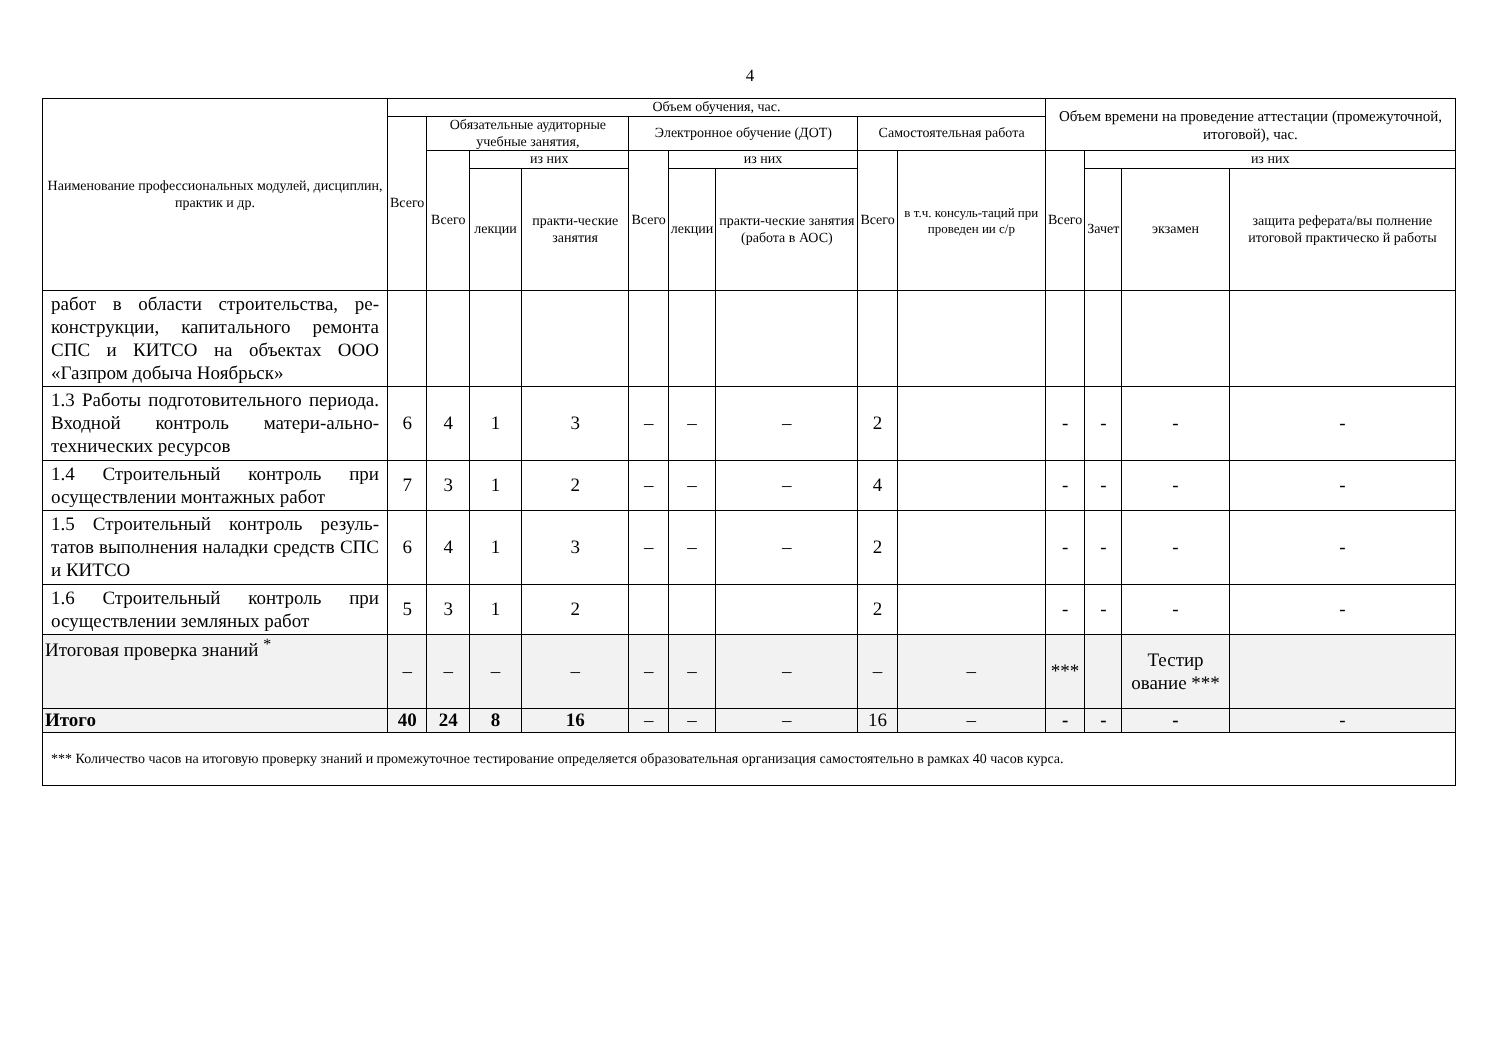4
| Наименование профессиональных модулей, дисциплин, практик и др. | Объем обучения, час. | | | | | | | | | Объем времени на проведение аттестации (промежуточной, итоговой), час. | | | |
| --- | --- | --- | --- | --- | --- | --- | --- | --- | --- | --- | --- | --- | --- |
| | Всего | Обязательные аудиторные учебные занятия, | | | Электронное обучение (ДОТ) | | | Самостоятельная работа | | | | | |
| | | Всего | из них | | Всего | из них | | Всего | в т.ч. консуль-таций при проведен ии с/р | Всего | из них | | |
| | | | лекции | практи-ческие занятия | | лекции | практи-ческие занятия (работа в АОС) | | | | Зачет | экзамен | защита реферата/вы полнение итоговой практическо й работы |
| работ в области строительства, ре-конструкции, капитального ремонта СПС и КИТСО на объектах ООО «Газпром добыча Ноябрьск» | | | | | | | | | | | | | |
| 1.3 Работы подготовительного периода. Входной контроль матери-ально-технических ресурсов | 6 | 4 | 1 | 3 | – | – | – | 2 | | - | - | - | - |
| 1.4 Строительный контроль при осуществлении монтажных работ | 7 | 3 | 1 | 2 | – | – | – | 4 | | - | - | - | - |
| 1.5 Строительный контроль резуль-татов выполнения наладки средств СПС и КИТСО | 6 | 4 | 1 | 3 | – | – | – | 2 | | - | - | - | - |
| 1.6 Строительный контроль при осуществлении земляных работ | 5 | 3 | 1 | 2 | | | | 2 | | - | - | - | - |
| Итоговая проверка знаний <sup>*</sup> | – | – | – | – | – | – | – | – | – | *** | | Тестир ование *** | |
| Итого | 40 | 24 | 8 | 16 | – | – | – | 16 | – | - | - | - | - |
| *** Количество часов на итоговую проверку знаний и промежуточное тестирование определяется образовательная организация самостоятельно в рамках 40 часов курса. | | | | | | | | | | | | | |